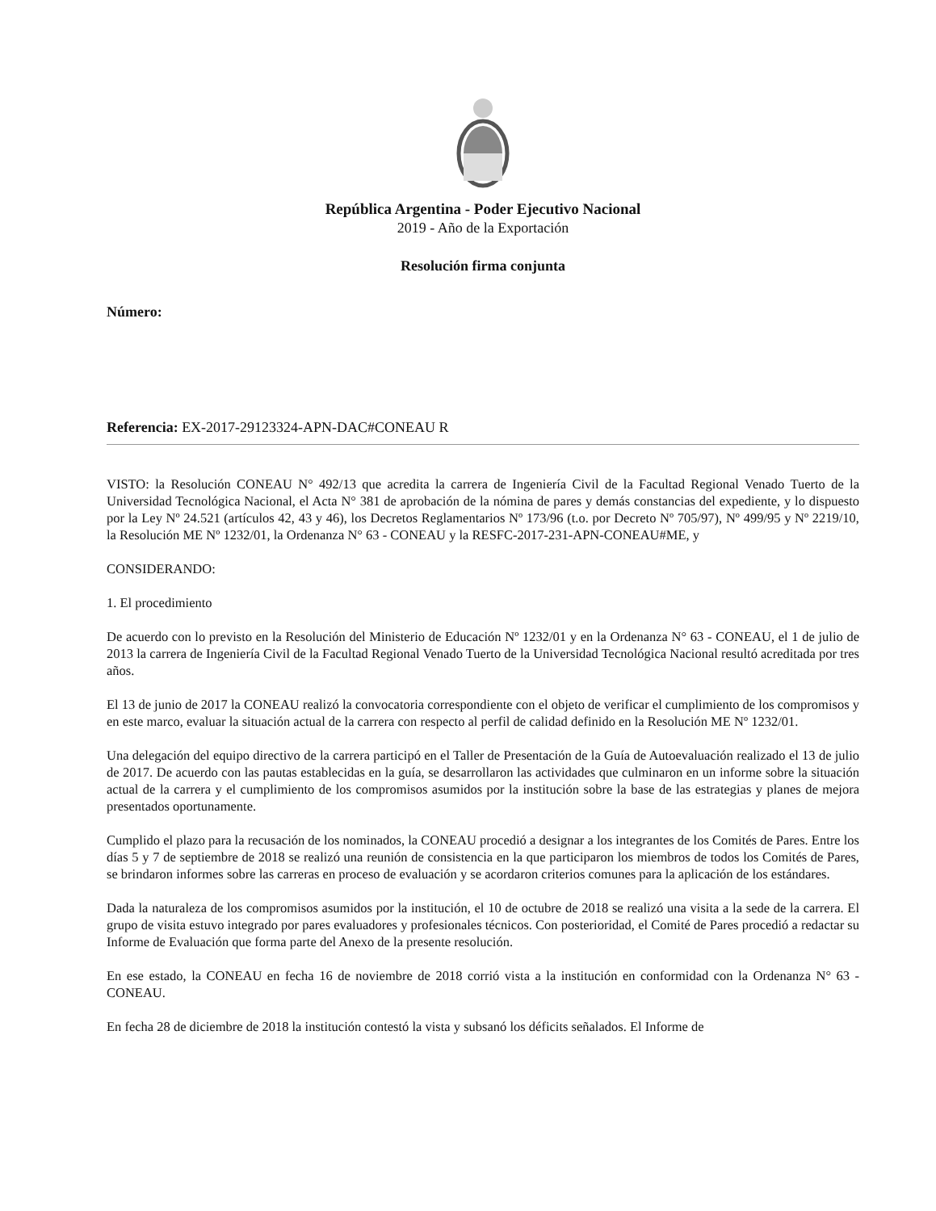República Argentina - Poder Ejecutivo Nacional
2019 - Año de la Exportación
Resolución firma conjunta
Número:
Referencia: EX-2017-29123324-APN-DAC#CONEAU R
VISTO: la Resolución CONEAU N° 492/13 que acredita la carrera de Ingeniería Civil de la Facultad Regional Venado Tuerto de la Universidad Tecnológica Nacional, el Acta N° 381 de aprobación de la nómina de pares y demás constancias del expediente, y lo dispuesto por la Ley Nº 24.521 (artículos 42, 43 y 46), los Decretos Reglamentarios Nº 173/96 (t.o. por Decreto Nº 705/97), Nº 499/95 y Nº 2219/10, la Resolución ME Nº 1232/01, la Ordenanza N° 63 - CONEAU y la RESFC-2017-231-APN-CONEAU#ME, y
CONSIDERANDO:
1. El procedimiento
De acuerdo con lo previsto en la Resolución del Ministerio de Educación Nº 1232/01 y en la Ordenanza N° 63 - CONEAU, el 1 de julio de 2013 la carrera de Ingeniería Civil de la Facultad Regional Venado Tuerto de la Universidad Tecnológica Nacional resultó acreditada por tres años.
El 13 de junio de 2017 la CONEAU realizó la convocatoria correspondiente con el objeto de verificar el cumplimiento de los compromisos y en este marco, evaluar la situación actual de la carrera con respecto al perfil de calidad definido en la Resolución ME Nº 1232/01.
Una delegación del equipo directivo de la carrera participó en el Taller de Presentación de la Guía de Autoevaluación realizado el 13 de julio de 2017. De acuerdo con las pautas establecidas en la guía, se desarrollaron las actividades que culminaron en un informe sobre la situación actual de la carrera y el cumplimiento de los compromisos asumidos por la institución sobre la base de las estrategias y planes de mejora presentados oportunamente.
Cumplido el plazo para la recusación de los nominados, la CONEAU procedió a designar a los integrantes de los Comités de Pares. Entre los días 5 y 7 de septiembre de 2018 se realizó una reunión de consistencia en la que participaron los miembros de todos los Comités de Pares, se brindaron informes sobre las carreras en proceso de evaluación y se acordaron criterios comunes para la aplicación de los estándares.
Dada la naturaleza de los compromisos asumidos por la institución, el 10 de octubre de 2018 se realizó una visita a la sede de la carrera. El grupo de visita estuvo integrado por pares evaluadores y profesionales técnicos. Con posterioridad, el Comité de Pares procedió a redactar su Informe de Evaluación que forma parte del Anexo de la presente resolución.
En ese estado, la CONEAU en fecha 16 de noviembre de 2018 corrió vista a la institución en conformidad con la Ordenanza N° 63 - CONEAU.
En fecha 28 de diciembre de 2018 la institución contestó la vista y subsanó los déficits señalados. El Informe de